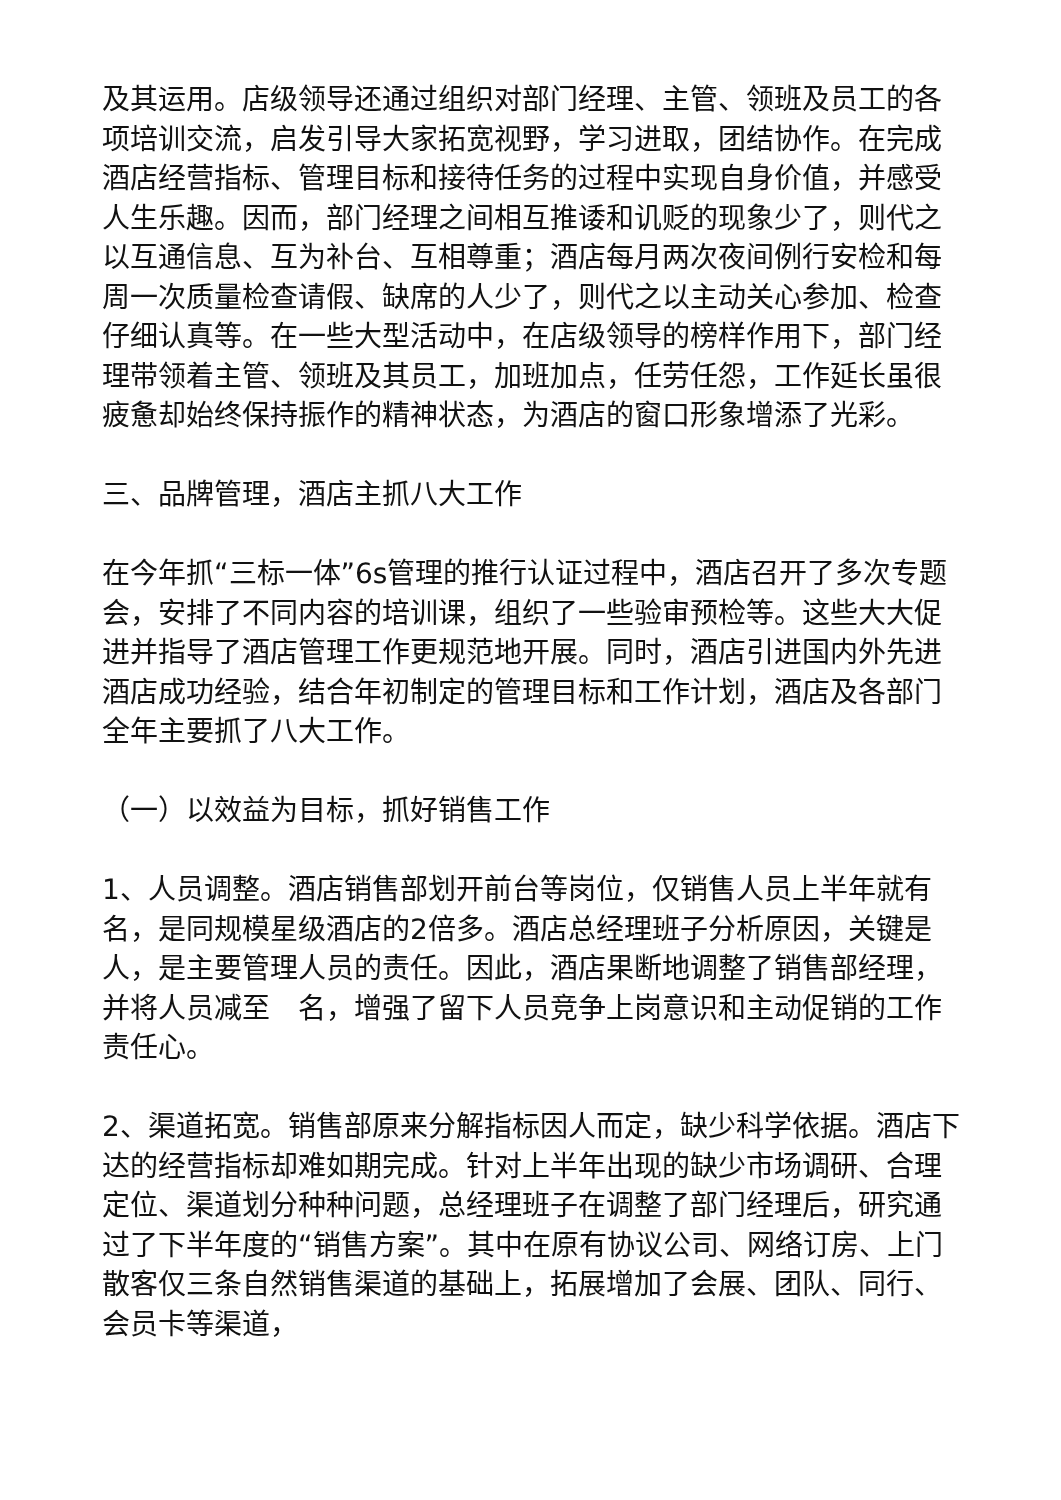及其运用。店级领导还通过组织对部门经理、主管、领班及员工的各项培训交流，启发引导大家拓宽视野，学习进取，团结协作。在完成酒店经营指标、管理目标和接待任务的过程中实现自身价值，并感受人生乐趣。因而，部门经理之间相互推诿和讥贬的现象少了，则代之以互通信息、互为补台、互相尊重；酒店每月两次夜间例行安检和每周一次质量检查请假、缺席的人少了，则代之以主动关心参加、检查仔细认真等。在一些大型活动中，在店级领导的榜样作用下，部门经理带领着主管、领班及其员工，加班加点，任劳任怨，工作延长虽很疲惫却始终保持振作的精神状态，为酒店的窗口形象增添了光彩。
三、品牌管理，酒店主抓八大工作
在今年抓“三标一体”6s管理的推行认证过程中，酒店召开了多次专题会，安排了不同内容的培训课，组织了一些验审预检等。这些大大促进并指导了酒店管理工作更规范地开展。同时，酒店引进国内外先进酒店成功经验，结合年初制定的管理目标和工作计划，酒店及各部门全年主要抓了八大工作。
（一）以效益为目标，抓好销售工作
1、人员调整。酒店销售部划开前台等岗位，仅销售人员上半年就有　　名，是同规模星级酒店的2倍多。酒店总经理班子分析原因，关键是人，是主要管理人员的责任。因此，酒店果断地调整了销售部经理，并将人员减至　名，增强了留下人员竞争上岗意识和主动促销的工作责任心。
2、渠道拓宽。销售部原来分解指标因人而定，缺少科学依据。酒店下达的经营指标却难如期完成。针对上半年出现的缺少市场调研、合理定位、渠道划分种种问题，总经理班子在调整了部门经理后，研究通过了下半年度的“销售方案”。其中在原有协议公司、网络订房、上门散客仅三条自然销售渠道的基础上，拓展增加了会展、团队、同行、会员卡等渠道，